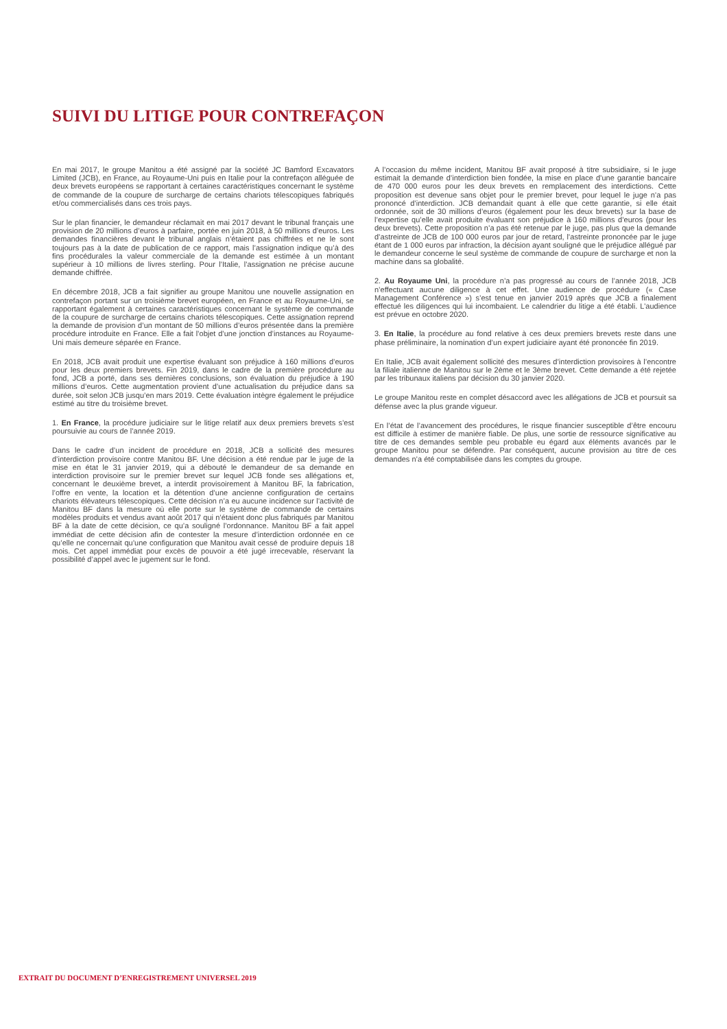SUIVI DU LITIGE POUR CONTREFAÇON
En mai 2017, le groupe Manitou a été assigné par la société JC Bamford Excavators Limited (JCB), en France, au Royaume-Uni puis en Italie pour la contrefaçon alléguée de deux brevets européens se rapportant à certaines caractéristiques concernant le système de commande de la coupure de surcharge de certains chariots télescopiques fabriqués et/ou commercialisés dans ces trois pays.
Sur le plan financier, le demandeur réclamait en mai 2017 devant le tribunal français une provision de 20 millions d’euros à parfaire, portée en juin 2018, à 50 millions d’euros. Les demandes financières devant le tribunal anglais n’étaient pas chiffrées et ne le sont toujours pas à la date de publication de ce rapport, mais l’assignation indique qu’à des fins procédurales la valeur commerciale de la demande est estimée à un montant supérieur à 10 millions de livres sterling. Pour l’Italie, l’assignation ne précise aucune demande chiffrée.
En décembre 2018, JCB a fait signifier au groupe Manitou une nouvelle assignation en contrefaçon portant sur un troisième brevet européen, en France et au Royaume-Uni, se rapportant également à certaines caractéristiques concernant le système de commande de la coupure de surcharge de certains chariots télescopiques. Cette assignation reprend la demande de provision d’un montant de 50 millions d’euros présentée dans la première procédure introduite en France. Elle a fait l’objet d’une jonction d’instances au Royaume-Uni mais demeure séparée en France.
En 2018, JCB avait produit une expertise évaluant son préjudice à 160 millions d’euros pour les deux premiers brevets. Fin 2019, dans le cadre de la première procédure au fond, JCB a porté, dans ses dernières conclusions, son évaluation du préjudice à 190 millions d’euros. Cette augmentation provient d’une actualisation du préjudice dans sa durée, soit selon JCB jusqu’en mars 2019. Cette évaluation intègre également le préjudice estimé au titre du troisième brevet.
1. En France, la procédure judiciaire sur le litige relatif aux deux premiers brevets s’est poursuivie au cours de l’année 2019.
Dans le cadre d’un incident de procédure en 2018, JCB a sollicité des mesures d’interdiction provisoire contre Manitou BF. Une décision a été rendue par le juge de la mise en état le 31 janvier 2019, qui a débouté le demandeur de sa demande en interdiction provisoire sur le premier brevet sur lequel JCB fonde ses allégations et, concernant le deuxième brevet, a interdit provisoirement à Manitou BF, la fabrication, l’offre en vente, la location et la détention d’une ancienne configuration de certains chariots élévateurs télescopiques. Cette décision n’a eu aucune incidence sur l’activité de Manitou BF dans la mesure où elle porte sur le système de commande de certains modèles produits et vendus avant août 2017 qui n’étaient donc plus fabriqués par Manitou BF à la date de cette décision, ce qu’a souligné l’ordonnance. Manitou BF a fait appel immédiat de cette décision afin de contester la mesure d’interdiction ordonnée en ce qu’elle ne concernait qu’une configuration que Manitou avait cessé de produire depuis 18 mois. Cet appel immédiat pour excès de pouvoir a été jugé irrecevable, réservant la possibilité d’appel avec le jugement sur le fond.
A l’occasion du même incident, Manitou BF avait proposé à titre subsidiaire, si le juge estimait la demande d’interdiction bien fondée, la mise en place d’une garantie bancaire de 470 000 euros pour les deux brevets en remplacement des interdictions. Cette proposition est devenue sans objet pour le premier brevet, pour lequel le juge n’a pas prononcé d’interdiction. JCB demandait quant à elle que cette garantie, si elle était ordonnée, soit de 30 millions d’euros (également pour les deux brevets) sur la base de l’expertise qu’elle avait produite évaluant son préjudice à 160 millions d’euros (pour les deux brevets). Cette proposition n’a pas été retenue par le juge, pas plus que la demande d’astreinte de JCB de 100 000 euros par jour de retard, l’astreinte prononcée par le juge étant de 1 000 euros par infraction, la décision ayant souligné que le préjudice allégué par le demandeur concerne le seul système de commande de coupure de surcharge et non la machine dans sa globalité.
2. Au Royaume Uni, la procédure n’a pas progressé au cours de l’année 2018, JCB n’effectuant aucune diligence à cet effet. Une audience de procédure (« Case Management Conférence ») s’est tenue en janvier 2019 après que JCB a finalement effectué les diligences qui lui incombaient. Le calendrier du litige a été établi. L'audience est prévue en octobre 2020.
3. En Italie, la procédure au fond relative à ces deux premiers brevets reste dans une phase préliminaire, la nomination d’un expert judiciaire ayant été prononcée fin 2019.
En Italie, JCB avait également sollicité des mesures d’interdiction provisoires à l’encontre la filiale italienne de Manitou sur le 2ème et le 3ème brevet. Cette demande a été rejetée par les tribunaux italiens par décision du 30 janvier 2020.
Le groupe Manitou reste en complet désaccord avec les allégations de JCB et poursuit sa défense avec la plus grande vigueur.
En l’état de l’avancement des procédures, le risque financier susceptible d’être encouru est difficile à estimer de manière fiable. De plus, une sortie de ressource significative au titre de ces demandes semble peu probable eu égard aux éléments avancés par le groupe Manitou pour se défendre. Par conséquent, aucune provision au titre de ces demandes n’a été comptabilisée dans les comptes du groupe.
EXTRAIT DU DOCUMENT D’ENREGISTREMENT UNIVERSEL 2019